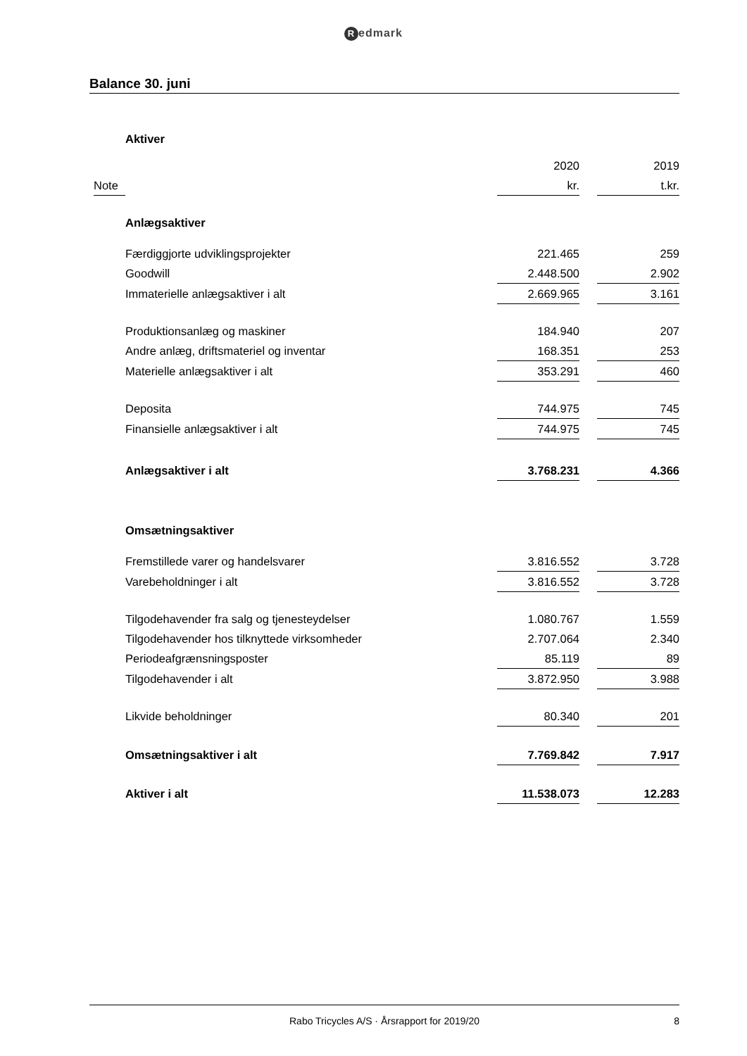Redmark
Balance 30. juni
| | Aktiver | | | |
| | | 2020 | | 2019 |
| Note | | kr. | | t.kr. |
| | Anlægsaktiver | | | |
| | Færdiggjorte udviklingsprojekter | 221.465 | | 259 |
| | Goodwill | 2.448.500 | | 2.902 |
| | Immaterielle anlægsaktiver i alt | 2.669.965 | | 3.161 |
| | Produktionsanlæg og maskiner | 184.940 | | 207 |
| | Andre anlæg, driftsmateriel og inventar | 168.351 | | 253 |
| | Materielle anlægsaktiver i alt | 353.291 | | 460 |
| | Deposita | 744.975 | | 745 |
| | Finansielle anlægsaktiver i alt | 744.975 | | 745 |
| | Anlægsaktiver i alt | 3.768.231 | | 4.366 |
| | Omsætningsaktiver | | | |
| | Fremstillede varer og handelsvarer | 3.816.552 | | 3.728 |
| | Varebeholdninger i alt | 3.816.552 | | 3.728 |
| | Tilgodehavender fra salg og tjenesteydelser | 1.080.767 | | 1.559 |
| | Tilgodehavender hos tilknyttede virksomheder | 2.707.064 | | 2.340 |
| | Periodeafgrænsningsposter | 85.119 | | 89 |
| | Tilgodehavender i alt | 3.872.950 | | 3.988 |
| | Likvide beholdninger | 80.340 | | 201 |
| | Omsætningsaktiver i alt | 7.769.842 | | 7.917 |
| | Aktiver i alt | 11.538.073 | | 12.283 |
Rabo Tricycles A/S · Årsrapport for 2019/20
8